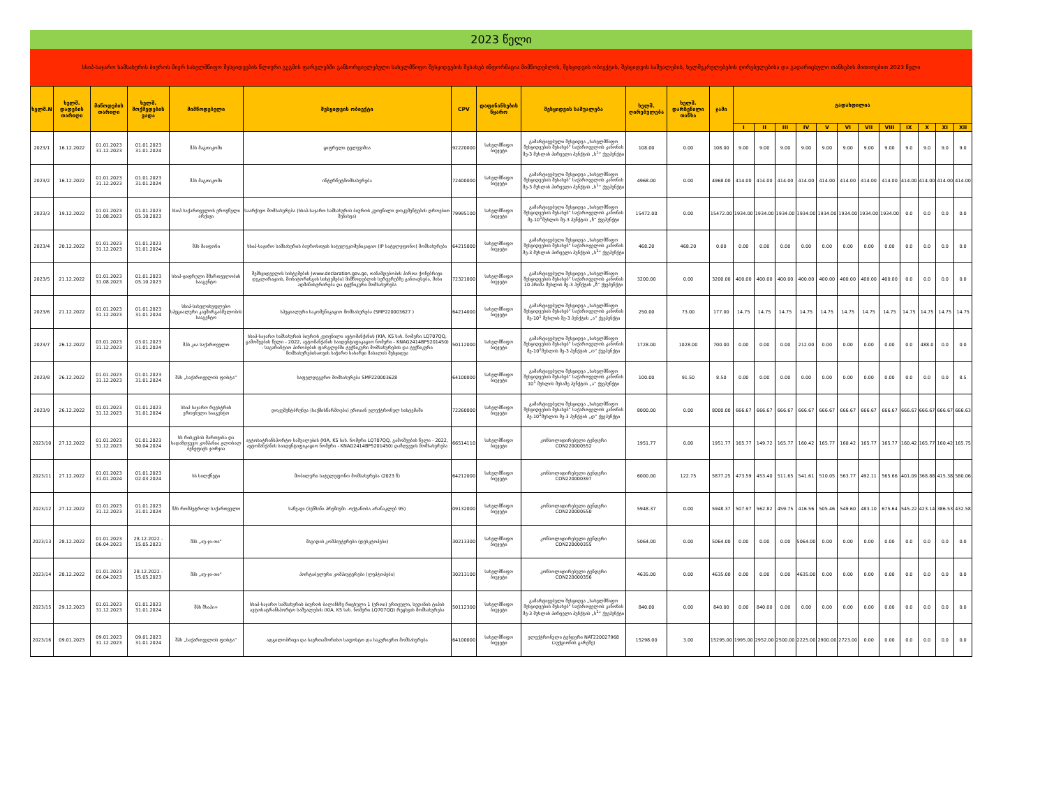2023 წელი
სსიპ-საჯარო სამსახურის ბიუროს მიერ სახელმწიფო შესყიდვების წლიური გეგმის ფარგლებში განხორციელებული სახელმწიფო შესყიდვების შესახებ ინფორმაცია მიმწოდებლის, შესყიდვის ობიექტის, შესყიდვის საშუალების, ხელშეკრულებების ღირებულებისა და გადარიცხული თანხების მითითებით 2023 წელი
| ხელშ.N | ხელშ. დადების თარიღი | მიწოდების თარიღი | ხელშ. მოქმედების ვადა | მიმწოდებელი | შესყიდვის ობიექტი | CPV | დაფინანსების წყარო | შესყიდვის საშუალება | ხელშ. ღირებულება | ხელშ. დარჩენილი თანხა | ჯამი | გადახდილია | | | | | | | | | | | |
| --- | --- | --- | --- | --- | --- | --- | --- | --- | --- | --- | --- | --- | --- | --- | --- | --- | --- | --- | --- | --- | --- | --- | --- |
| | | | | | | | | | | | | I | II | III | IV | V | VI | VII | VIII | IX | X | XI | XII |
| 2023/1 | 16.12.2022 | 01.01.2023 31.12.2023 | 01.01.2023 31.01.2024 | შპს მაგთიკომი | ციფრული ტელევიზია | 92220000 | სახელმწიფო ბიუჯეტი | გამარტივებული შესყიდვა „სახელმწიფო შესყიდვების შესახებ“ საქართველოს კანონის მე-3 მუხლის პირველი პუნქტის „ს<sup>1</sup>“ ქვეპუნქტი | 108.00 | 0.00 | 108.00 | 9.00 | 9.00 | 9.00 | 9.00 | 9.00 | 9.00 | 9.00 | 9.00 | 9.0 | 9.0 | 9.0 | 9.0 |
| 2023/2 | 16.12.2022 | 01.01.2023 31.12.2023 | 01.01.2023 31.01.2024 | შპს მაგთიკომი | ინტერნეტმომსახურება | 72400000 | სახელმწიფო ბიუჯეტი | გამარტივებული შესყიდვა „სახელმწიფო შესყიდვების შესახებ“ საქართველოს კანონის მე-3 მუხლის პირველი პუნქტის „ს<sup>1</sup>“ ქვეპუნქტი | 4968.00 | 0.00 | 4968.00 | 414.00 | 414.00 | 414.00 | 414.00 | 414.00 | 414.00 | 414.00 | 414.00 | 414.00 | 414.00 | 414.00 | 414.00 |
| 2023/3 | 19.12.2022 | 01.01.2023 31.08.2023 | 01.01.2023 05.10.2023 | სსიპ საქართველოს ეროვნული არქივი | საარქივო მომსახურება (სსიპ-საჯარო სამსახურის ბიუროს კუთვნილი დოკუმენტების დროებით შენახვა) | 79995100 | სახელმწიფო ბიუჯეტი | გამარტივებული შესყიდვა „სახელმწიფო შესყიდვების შესახებ“ საქართველოს კანონის მე-10<sup>1</sup>მუხლის მე-3 პუნქტის „ზ“ ქვეპუნქტი | 15472.00 | 0.00 | 15472.00 | 1934.00 | 1934.00 | 1934.00 | 1934.00 | 1934.00 | 1934.00 | 1934.00 | 1934.00 | 0.0 | 0.0 | 0.0 | 0.0 |
| 2023/4 | 20.12.2022 | 01.01.2023 31.12.2023 | 01.01.2023 31.01.2024 | შპს მაიფონი | სსიპ-საჯარო სამსახურის ბიუროსთვის სატელეკომუნიკაციო (IP სატელეფონო) მომსახურება | 64215000 | სახელმწიფო ბიუჯეტი | გამარტივებული შესყიდვა „სახელმწიფო შესყიდვების შესახებ“ საქართველოს კანონის მე-3 მუხლის პირველი პუნქტის „ს<sup>1</sup>“ ქვეპუნქტი | 468.20 | 468.20 | 0.00 | 0.00 | 0.00 | 0.00 | 0.00 | 0.00 | 0.00 | 0.00 | 0.00 | 0.0 | 0.0 | 0.0 | 0.0 |
| 2023/5 | 21.12.2022 | 01.01.2023 31.08.2023 | 01.01.2023 05.10.2023 | სსიპ-ციფრული მმართველობის სააგენტო | შემსყიდველის სისტემების (www.declaration.gov.ge, თანამდებობის პირთა ქონებრივი დეკლარაციის, მონიტორინგის სისტემები) მიმწოდებლის სერვერებზე განთავსება, მისი ადმინისტრირება და ტექნიკური მომსახურება | 72321000 | სახელმწიფო ბიუჯეტი | გამარტივებული შესყიდვა „სახელმწიფო შესყიდვების შესახებ“ საქართველოს კანონის 10 პრიმა მუხლის მე-3 პუნქტის „ზ“ ქვეპუნქტი | 3200.00 | 0.00 | 3200.00 | 400.00 | 400.00 | 400.00 | 400.00 | 400.00 | 400.00 | 400.00 | 400.00 | 0.0 | 0.0 | 0.0 | 0.0 |
| 2023/6 | 21.12.2022 | 01.01.2023 31.12.2023 | 01.01.2023 31.01.2024 | სსიპ-სახელისუფლებო სპეციალური კავშირგაბმულობის სააგენტო | სპეციალური საკომუნიკაციო მომსახურება (SMP220003627 ) | 64214000 | სახელმწიფო ბიუჯეტი | გამარტივებული შესყიდვა „სახელმწიფო შესყიდვების შესახებ“ საქართველოს კანონის მე-10<sup>1</sup> მუხლის მე-3 პუნქტის „ა“ ქვეპუნქტი | 250.00 | 73.00 | 177.00 | 14.75 | 14.75 | 14.75 | 14.75 | 14.75 | 14.75 | 14.75 | 14.75 | 14.75 | 14.75 | 14.75 | 14.75 |
| 2023/7 | 26.12.2022 | 03.01.2023 31.12.2023 | 03.01.2023 31.01.2024 | შპს კია საქართველო | სსიპ-საჯარო სამსახურის ბიუროს კუთვნილი ავტომანქანის (KIA, K5 სახ. ნომერი LQ707QQ, გამოშვების წელი - 2022, ავტომანქანის საიდენტიფიკაციო ნომერი - KNAG2414BP5201450) - საგარანტიო პირობების ფარგლებში ტექნიკური მომსახურების და ტექნიკური მომსახურებისათვის საჭირო სახარჯი მასალის შესყიდვა | 50112000 | სახელმწიფო ბიუჯეტი | გამარტივებული შესყიდვა „სახელმწიფო შესყიდვების შესახებ“ საქართველოს კანონის მე-10<sup>1</sup>მუხლის მე-3 პუნქტის „ო“ ქვეპუნქტი | 1728.00 | 1028.00 | 700.00 | 0.00 | 0.00 | 0.00 | 212.00 | 0.00 | 0.00 | 0.00 | 0.00 | 0.0 | 488.0 | 0.0 | 0.0 |
| 2023/8 | 26.12.2022 | 01.01.2023 31.12.2023 | 01.01.2023 31.01.2024 | შპს „საქართველოს ფოსტა“ | საფელდეგერო მომსახურება SMP220003628 | 64100000 | სახელმწიფო ბიუჯეტი | გამარტივებული შესყიდვა „სახელმწიფო შესყიდვების შესახებ“ საქართველოს კანონის 10<sup>1</sup> მუხლის მესამე პუნქტის „ა“ ქვეპუნქტი | 100.00 | 91.50 | 8.50 | 0.00 | 0.00 | 0.00 | 0.00 | 0.00 | 0.00 | 0.00 | 0.00 | 0.0 | 0.0 | 0.0 | 8.5 |
| 2023/9 | 26.12.2022 | 01.01.2023 31.12.2023 | 01.01.2023 31.01.2024 | სსიპ საჯარო რეესტრის ეროვნული სააგენტო | დოკუმენტბრუნვა (საქმისწარმოება) ერთიან ელექტრონულ სისტემაში | 72260000 | სახელმწიფო ბიუჯეტი | გამარტივებული შესყიდვა „სახელმწიფო შესყიდვების შესახებ“ საქართველოს კანონის მე-10<sup>1</sup>მუხლის მე-3 პუნქტის „დ“ ქვეპუნქტი | 8000.00 | 0.00 | 8000.00 | 666.67 | 666.67 | 666.67 | 666.67 | 666.67 | 666.67 | 666.67 | 666.67 | 666.67 | 666.67 | 666.67 | 666.63 |
| 2023/10 | 27.12.2022 | 01.01.2023 31.12.2023 | 01.01.2023 30.04.2024 | სს რისკების მართვისა და სადაზღვევო კომპანია გლობალ ბენეფიტს ჯორჯია | ავტოსატრანსპორტო საშუალების (KIA, K5 სახ. ნომერი LQ707QQ, გამოშვების წელი - 2022, ავტომანქანის საიდენტიფიკაციო ნომერი - KNAG2414BP5201450) დაზღვევის მომსახურება | 66514110 | სახელმწიფო ბიუჯეტი | კონსოლიდირებული ტენდერი CON220000552 | 1951.77 | 0.00 | 1951.77 | 165.77 | 149.72 | 165.77 | 160.42 | 165.77 | 160.42 | 165.77 | 165.77 | 160.42 | 165.77 | 160.42 | 165.75 |
| 2023/11 | 27.12.2022 | 01.01.2023 31.01.2024 | 01.01.2023 02.03.2024 | სს სილქნეტი | მობილური სატელეფონო მომსახურება (2023 წ) | 64212000 | სახელმწიფო ბიუჯეტი | კონსოლიდირებული ტენდერი CON220000397 | 6000.00 | 122.75 | 5877.25 | 473.59 | 453.40 | 511.65 | 541.61 | 510.05 | 563.77 | 492.11 | 565.66 | 401.09 | 368.88 | 415.38 | 580.06 |
| 2023/12 | 27.12.2022 | 01.01.2023 31.12.2023 | 01.01.2023 31.01.2024 | შპს რომპეტროლ საქართველო | საწვავი (ბენზინი პრემიუმი -ოქტანობა არანაკლებ 95) | 09132000 | სახელმწიფო ბიუჯეტი | კონსოლიდირებული ტენდერი CON220000550 | 5948.37 | 0.00 | 5948.37 | 507.97 | 562.82 | 459.75 | 416.56 | 505.46 | 549.60 | 483.10 | 675.64 | 545.22 | 423.14 | 386.53 | 432.58 |
| 2023/13 | 28.12.2022 | 01.01.2023 06.04.2023 | 28.12.2022 - 15.05.2023 | შპს „იუ-ჯი-თი“ | მაგიდის კომპიუტერები (დესკტოპები) | 30213300 | სახელმწიფო ბიუჯეტი | კონსოლიდირებული ტენდერი CON220000355 | 5064.00 | 0.00 | 5064.00 | 0.00 | 0.00 | 0.00 | 5064.00 | 0.00 | 0.00 | 0.00 | 0.00 | 0.0 | 0.0 | 0.0 | 0.0 |
| 2023/14 | 28.12.2022 | 01.01.2023 06.04.2023 | 28.12.2022 - 15.05.2023 | შპს „იუ-ჯი-თი“ | პორტაბელური კომპიუტერები (ლეპტოპები) | 30213100 | სახელმწიფო ბიუჯეტი | კონსოლიდირებული ტენდერი CON220000356 | 4635.00 | 0.00 | 4635.00 | 0.00 | 0.00 | 0.00 | 4635.00 | 0.00 | 0.00 | 0.00 | 0.00 | 0.0 | 0.0 | 0.0 | 0.0 |
| 2023/15 | 29.12.2023 | 01.01.2023 31.12.2023 | 01.01.2023 31.01.2024 | შპს შხაპი+ | სსიპ-საჯარო სამსახურის ბიუროს ბალანსზე რიცხული 1 (ერთი) ერთეული, სედანის ტიპის ავტოსატრანსპორტო საშუალების (KIA, K5 სახ. ნომერი LQ707QQ) რეცხვის მომსახურება | 50112300 | სახელმწიფო ბიუჯეტი | გამარტივებული შესყიდვა „სახელმწიფო შესყიდვების შესახებ“ საქართველოს კანონის მე-3 მუხლის პირველი პუნქტის „ს<sup>1</sup>“ ქვეპუნქტი | 840.00 | 0.00 | 840.00 | 0.00 | 840.00 | 0.00 | 0.00 | 0.00 | 0.00 | 0.00 | 0.00 | 0.0 | 0.0 | 0.0 | 0.0 |
| 2023/16 | 09.01.2023 | 09.01.2023 31.12.2023 | 09.01.2023 31.01.2024 | შპს „საქართველოს ფოსტა“ | ადგილობრივი და საერთაშორისო საფოსტო და საკურიერო მომსახურება | 64100000 | სახელმწიფო ბიუჯეტი | ელექტრონული ტენდერი NAT220027968 (აუქციონის გარეშე) | 15298.00 | 3.00 | 15295.00 | 1995.00 | 2952.00 | 2500.00 | 2225.00 | 2900.00 | 2723.00 | 0.00 | 0.00 | 0.0 | 0.0 | 0.0 | 0.0 |